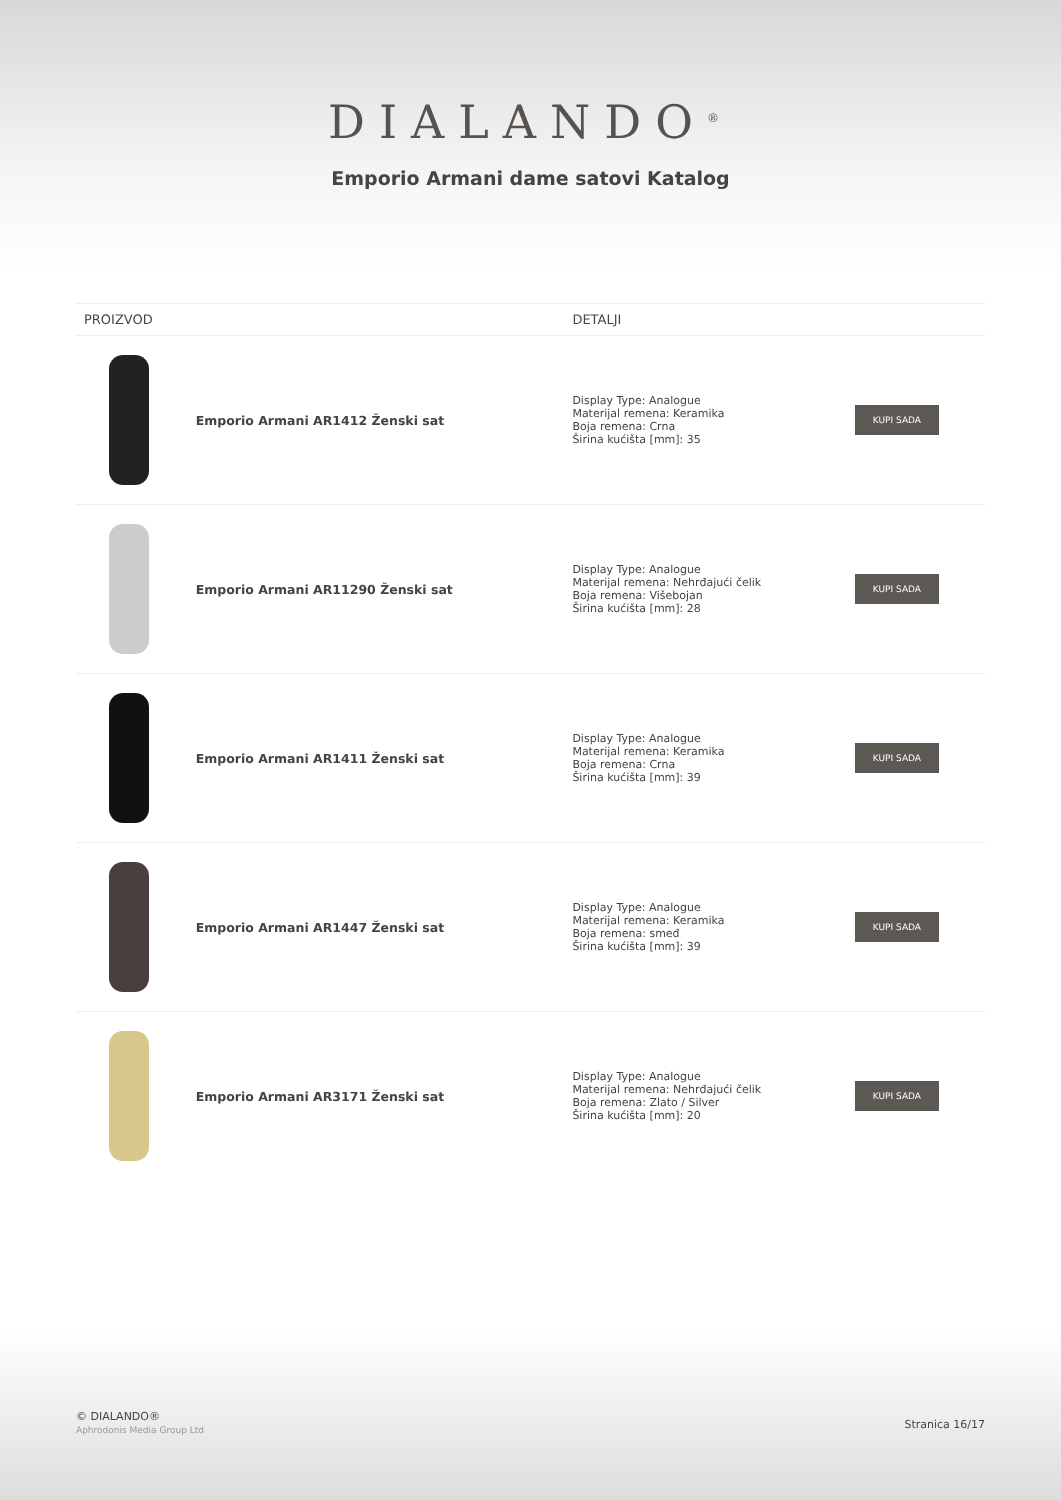DIALANDO<sup>®</sup>
Emporio Armani dame satovi Katalog
| PROIZVOD | | DETALJI | |
| --- | --- | --- | --- |
| | Emporio Armani AR1412 Ženski sat | Display Type: Analogue Materijal remena: Keramika Boja remena: Crna Širina kućišta [mm]: 35 | KUPI SADA |
| | Emporio Armani AR11290 Ženski sat | Display Type: Analogue Materijal remena: Nehrđajući čelik Boja remena: Višebojan Širina kućišta [mm]: 28 | KUPI SADA |
| | Emporio Armani AR1411 Ženski sat | Display Type: Analogue Materijal remena: Keramika Boja remena: Crna Širina kućišta [mm]: 39 | KUPI SADA |
| | Emporio Armani AR1447 Ženski sat | Display Type: Analogue Materijal remena: Keramika Boja remena: smeđ Širina kućišta [mm]: 39 | KUPI SADA |
| | Emporio Armani AR3171 Ženski sat | Display Type: Analogue Materijal remena: Nehrđajući čelik Boja remena: Zlato / Silver Širina kućišta [mm]: 20 | KUPI SADA |
© DIALANDO®
Aphrodonis Media Group Ltd
Stranica 16/17